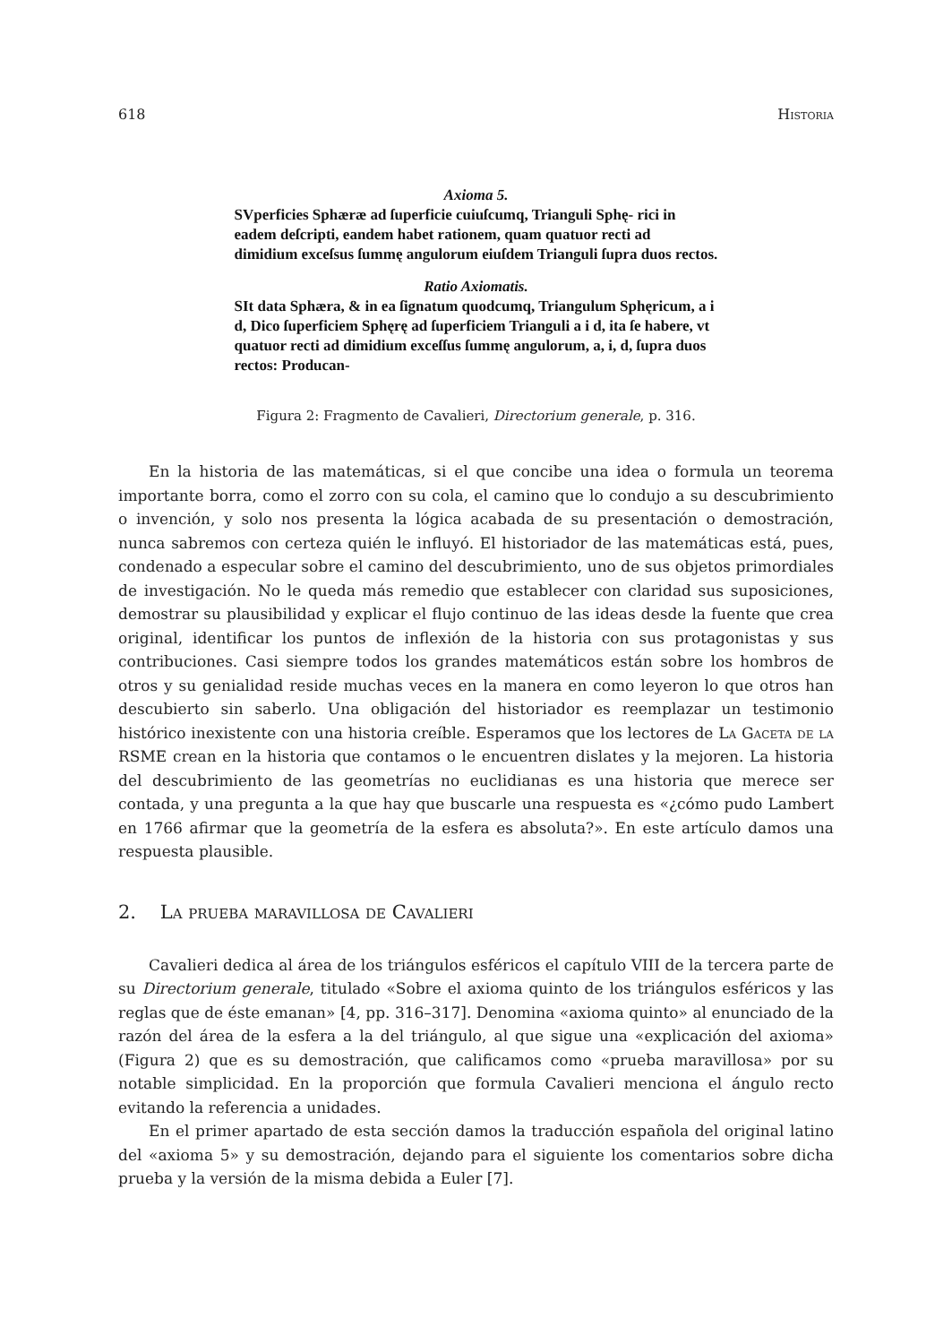618 Historia
Axioma 5.
SVperficies Sphæræ ad ſuperficie cuiuſcumq, Trianguli Sphę- rici in eadem deſcripti, eandem habet rationem, quam quatuor recti ad dimidium exceſsus ſummę angulorum eiuſdem Trianguli ſupra duos rectos.
Ratio Axiomatis.
SIt data Sphæra, & in ea ſignatum quodcumq, Triangulum Sphęricum, a i d, Dico ſuperficiem Sphęrę ad ſuperficiem Trianguli a i d, ita ſe habere, vt quatuor recti ad dimidium exceſſus ſummę angulorum, a, i, d, ſupra duos rectos: Producan-
Figura 2: Fragmento de Cavalieri, Directorium generale, p. 316.
En la historia de las matemáticas, si el que concibe una idea o formula un teorema importante borra, como el zorro con su cola, el camino que lo condujo a su descubrimiento o invención, y solo nos presenta la lógica acabada de su presentación o demostración, nunca sabremos con certeza quién le influyó. El historiador de las matemáticas está, pues, condenado a especular sobre el camino del descubrimiento, uno de sus objetos primordiales de investigación. No le queda más remedio que establecer con claridad sus suposiciones, demostrar su plausibilidad y explicar el flujo continuo de las ideas desde la fuente que crea original, identificar los puntos de inflexión de la historia con sus protagonistas y sus contribuciones. Casi siempre todos los grandes matemáticos están sobre los hombros de otros y su genialidad reside muchas veces en la manera en como leyeron lo que otros han descubierto sin saberlo. Una obligación del historiador es reemplazar un testimonio histórico inexistente con una historia creíble. Esperamos que los lectores de La Gaceta de la RSME crean en la historia que contamos o le encuentren dislates y la mejoren. La historia del descubrimiento de las geometrías no euclidianas es una historia que merece ser contada, y una pregunta a la que hay que buscarle una respuesta es «¿cómo pudo Lambert en 1766 afirmar que la geometría de la esfera es absoluta?». En este artículo damos una respuesta plausible.
2. La prueba maravillosa de Cavalieri
Cavalieri dedica al área de los triángulos esféricos el capítulo VIII de la tercera parte de su Directorium generale, titulado «Sobre el axioma quinto de los triángulos esféricos y las reglas que de éste emanan» [4, pp. 316–317]. Denomina «axioma quinto» al enunciado de la razón del área de la esfera a la del triángulo, al que sigue una «explicación del axioma» (Figura 2) que es su demostración, que calificamos como «prueba maravillosa» por su notable simplicidad. En la proporción que formula Cavalieri menciona el ángulo recto evitando la referencia a unidades.
En el primer apartado de esta sección damos la traducción española del original latino del «axioma 5» y su demostración, dejando para el siguiente los comentarios sobre dicha prueba y la versión de la misma debida a Euler [7].